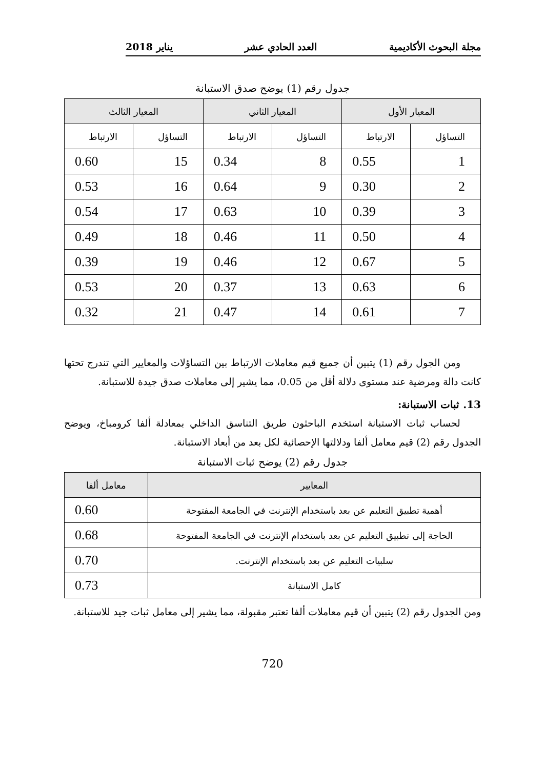مجلة البحوث الأكاديمية العدد الحادي عشر يناير 2018
جدول رقم (1) يوضح صدق الاستبانة
| المعيار الأول | | المعيار الثاني | | المعيار الثالث | |
| --- | --- | --- | --- | --- | --- |
| التساؤل | الارتباط | التساؤل | الارتباط | التساؤل | الارتباط |
| 1 | 0.55 | 8 | 0.34 | 15 | 0.60 |
| 2 | 0.30 | 9 | 0.64 | 16 | 0.53 |
| 3 | 0.39 | 10 | 0.63 | 17 | 0.54 |
| 4 | 0.50 | 11 | 0.46 | 18 | 0.49 |
| 5 | 0.67 | 12 | 0.46 | 19 | 0.39 |
| 6 | 0.63 | 13 | 0.37 | 20 | 0.53 |
| 7 | 0.61 | 14 | 0.47 | 21 | 0.32 |
ومن الجول رقم (1) يتبين أن جميع قيم معاملات الارتباط بين التساؤلات والمعايير التي تندرج تحتها كانت دالة ومرضية عند مستوى دلالة أقل من 0.05، مما يشير إلى معاملات صدق جيدة للاستبانة.
13. ثبات الاستبانة:
لحساب ثبات الاستبانة استخدم الباحثون طريق التناسق الداخلي بمعادلة ألفا كرومباخ، ويوضح الجدول رقم (2) قيم معامل ألفا ودلالتها الإحصائية لكل بعد من أبعاد الاستبانة.
جدول رقم (2) يوضح ثبات الاستبانة
| المعايير | معامل ألفا |
| --- | --- |
| أهمية تطبيق التعليم عن بعد باستخدام الإنترنت في الجامعة المفتوحة | 0.60 |
| الحاجة إلى تطبيق التعليم عن بعد باستخدام الإنترنت في الجامعة المفتوحة | 0.68 |
| سلبيات التعليم عن بعد باستخدام الإنترنت. | 0.70 |
| كامل الاستبانة | 0.73 |
ومن الجدول رقم (2) يتبين أن قيم معاملات ألفا تعتبر مقبولة، مما يشير إلى معامل ثبات جيد للاستبانة.
720